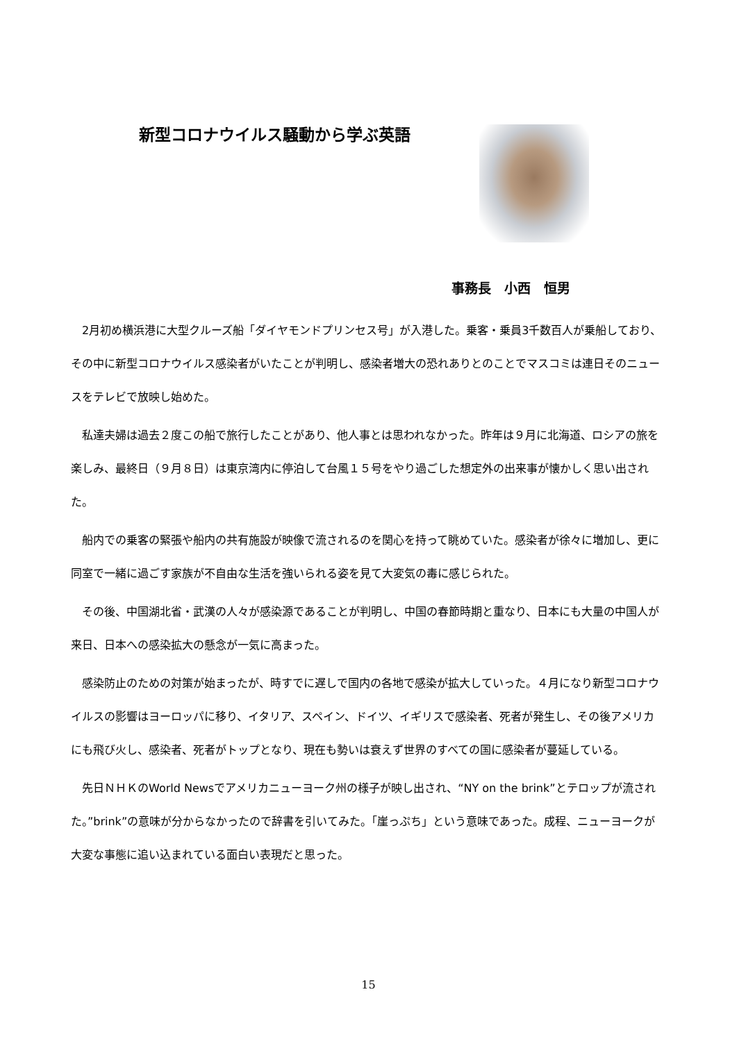新型コロナウイルス騒動から学ぶ英語
事務長　小西　恒男
2月初め横浜港に大型クルーズ船「ダイヤモンドプリンセス号」が入港した。乗客・乗員3千数百人が乗船しており、その中に新型コロナウイルス感染者がいたことが判明し、感染者増大の恐れありとのことでマスコミは連日そのニュースをテレビで放映し始めた。
私達夫婦は過去２度この船で旅行したことがあり、他人事とは思われなかった。昨年は９月に北海道、ロシアの旅を楽しみ、最終日（９月８日）は東京湾内に停泊して台風１５号をやり過ごした想定外の出来事が懐かしく思い出された。
船内での乗客の緊張や船内の共有施設が映像で流されるのを関心を持って眺めていた。感染者が徐々に増加し、更に同室で一緒に過ごす家族が不自由な生活を強いられる姿を見て大変気の毒に感じられた。
その後、中国湖北省・武漢の人々が感染源であることが判明し、中国の春節時期と重なり、日本にも大量の中国人が来日、日本への感染拡大の懸念が一気に高まった。
感染防止のための対策が始まったが、時すでに遅しで国内の各地で感染が拡大していった。４月になり新型コロナウイルスの影響はヨーロッパに移り、イタリア、スペイン、ドイツ、イギリスで感染者、死者が発生し、その後アメリカにも飛び火し、感染者、死者がトップとなり、現在も勢いは衰えず世界のすべての国に感染者が蔓延している。
先日ＮＨＫのWorld Newsでアメリカニューヨーク州の様子が映し出され、“NY on the brink”とテロップが流された。”brink”の意味が分からなかったので辞書を引いてみた。「崖っぷち」という意味であった。成程、ニューヨークが大変な事態に追い込まれている面白い表現だと思った。
15